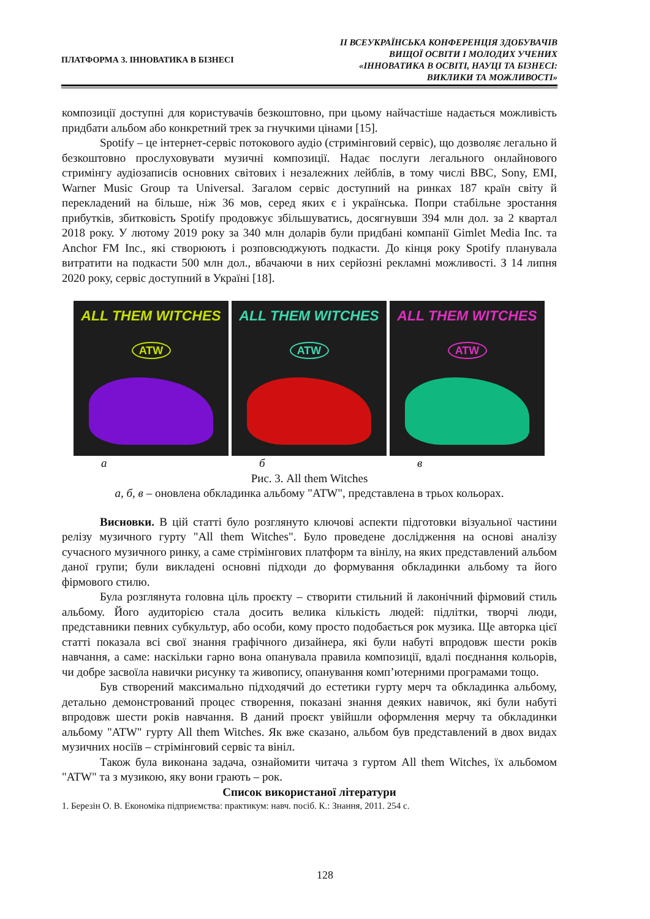ПЛАТФОРМА 3. ІННОВАТИКА В БІЗНЕСІ
ІІ ВСЕУКРАЇНСЬКА КОНФЕРЕНЦІЯ ЗДОБУВАЧІВ
ВИЩОЇ ОСВІТИ І МОЛОДИХ УЧЕНИХ
«ІННОВАТИКА В ОСВІТІ, НАУЦІ ТА БІЗНЕСІ:
ВИКЛИКИ ТА МОЖЛИВОСТІ»
композиції доступні для користувачів безкоштовно, при цьому найчастіше надається можливість придбати альбом або конкретний трек за гнучкими цінами [15].
Spotify – це інтернет-сервіс потокового аудіо (стримінговий сервіс), що дозволяє легально й безкоштовно прослуховувати музичні композиції. Надає послуги легального онлайнового стримінгу аудіозаписів основних світових і незалежних лейблів, в тому числі BBC, Sony, EMI, Warner Music Group та Universal. Загалом сервіс доступний на ринках 187 країн світу й перекладений на більше, ніж 36 мов, серед яких є і українська. Попри стабільне зростання прибутків, збитковість Spotify продовжує збільшуватись, досягнувши 394 млн дол. за 2 квартал 2018 року. У лютому 2019 року за 340 млн доларів були придбані компанії Gimlet Media Inc. та Anchor FM Inc., які створюють і розповсюджують подкасти. До кінця року Spotify планувала витратити на подкасти 500 млн дол., вбачаючи в них серйозні рекламні можливості. З 14 липня 2020 року, сервіс доступний в Україні [18].
ALL THEM WITCHES
ATW
ALL THEM WITCHES
ATW
ALL THEM WITCHES
ATW
а б в
Рис. 3. All them Witches
а, б, в – оновлена обкладинка альбому "ATW", представлена в трьох кольорах.
Висновки. В цій статті було розглянуто ключові аспекти підготовки візуальної частини релізу музичного гурту "All them Witches". Було проведене дослідження на основі аналізу сучасного музичного ринку, а саме стрімінгових платформ та вінілу, на яких представлений альбом даної групи; були викладені основні підходи до формування обкладинки альбому та його фірмового стилю.
Була розглянута головна ціль проєкту – створити стильний й лаконічний фірмовий стиль альбому. Його аудиторією стала досить велика кількість людей: підлітки, творчі люди, представники певних субкультур, або особи, кому просто подобається рок музика. Ще авторка цієї статті показала всі свої знання графічного дизайнера, які були набуті впродовж шести років навчання, а саме: наскільки гарно вона опанувала правила композиції, вдалі поєднання кольорів, чи добре засвоїла навички рисунку та живопису, опанування комп’ютерними програмами тощо.
Був створений максимально підходячий до естетики гурту мерч та обкладинка альбому, детально демонстрований процес створення, показані знання деяких навичок, які були набуті впродовж шести років навчання. В даний проєкт увійшли оформлення мерчу та обкладинки альбому "ATW" гурту All them Witches. Як вже сказано, альбом був представлений в двох видах музичних носіїв – стрімінговий сервіс та вініл.
Також була виконана задача, ознайомити читача з гуртом All them Witches, їх альбомом "ATW" та з музикою, яку вони грають – рок.
Список використаної літератури
1. Березін О. В. Економіка підприємства: практикум: навч. посіб. К.: Знання, 2011. 254 с.
128